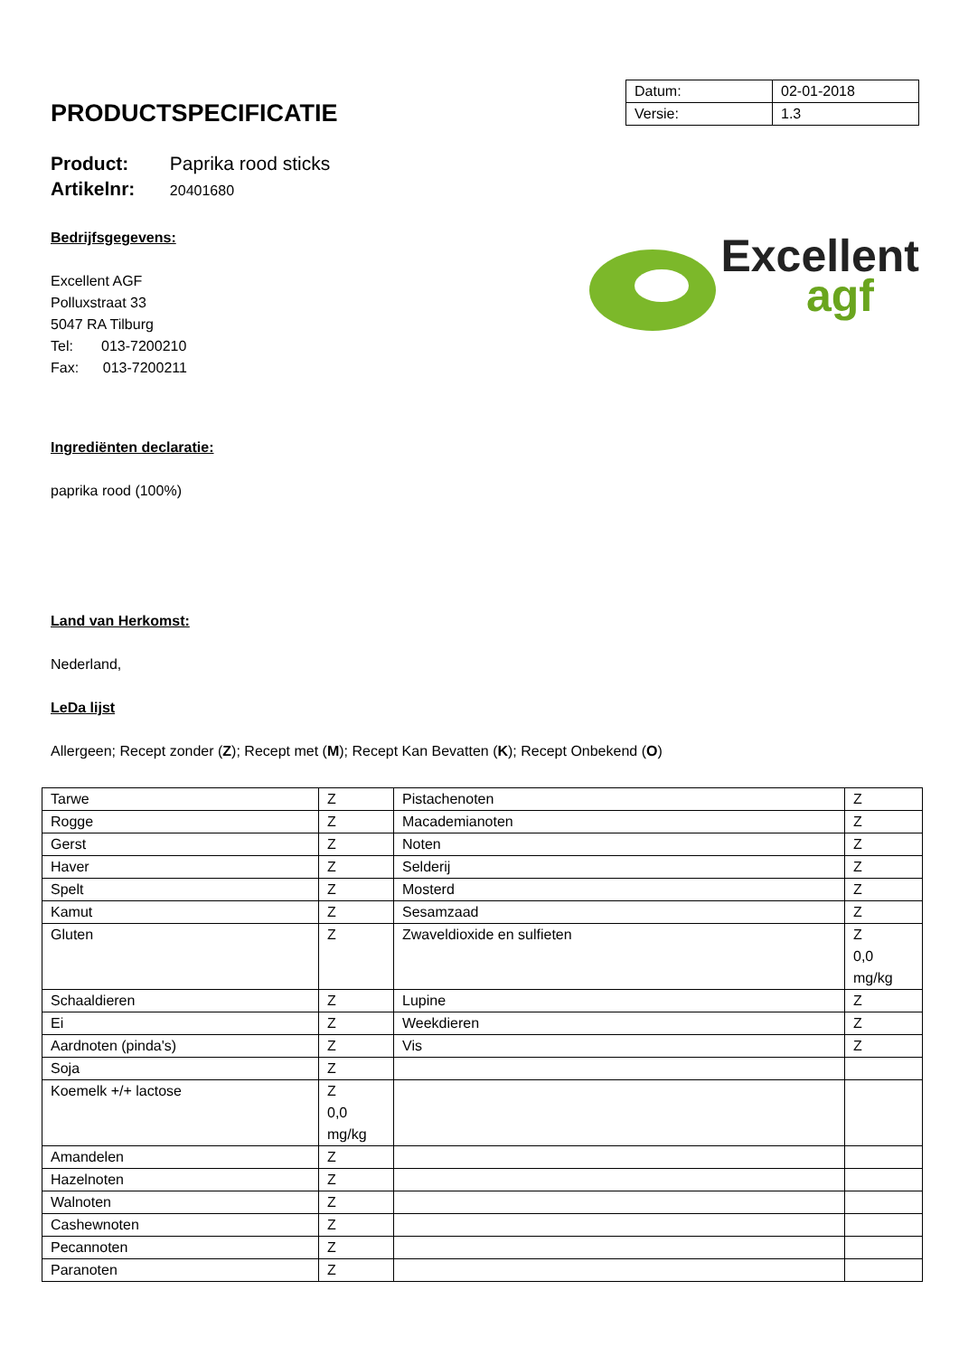PRODUCTSPECIFICATIE
| Datum: | 02-01-2018 |
| Versie: | 1.3 |
Product: Paprika rood sticks
Artikelnr: 20401680
Bedrijfsgegevens:
Excellent AGF
Polluxstraat 33
5047 RA Tilburg
Tel: 013-7200210
Fax: 013-7200211
Excellent
agf
Ingrediënten declaratie:
paprika rood (100%)
Land van Herkomst:
Nederland,
LeDa lijst
Allergeen; Recept zonder (Z); Recept met (M); Recept Kan Bevatten (K); Recept Onbekend (O)
| Tarwe | Z | Pistachenoten | Z |
| Rogge | Z | Macademianoten | Z |
| Gerst | Z | Noten | Z |
| Haver | Z | Selderij | Z |
| Spelt | Z | Mosterd | Z |
| Kamut | Z | Sesamzaad | Z |
| Gluten | Z | Zwaveldioxide en sulfieten | Z 0,0 mg/kg |
| Schaaldieren | Z | Lupine | Z |
| Ei | Z | Weekdieren | Z |
| Aardnoten (pinda's) | Z | Vis | Z |
| Soja | Z | | |
| Koemelk +/+ lactose | Z 0,0 mg/kg | | |
| Amandelen | Z | | |
| Hazelnoten | Z | | |
| Walnoten | Z | | |
| Cashewnoten | Z | | |
| Pecannoten | Z | | |
| Paranoten | Z | | |